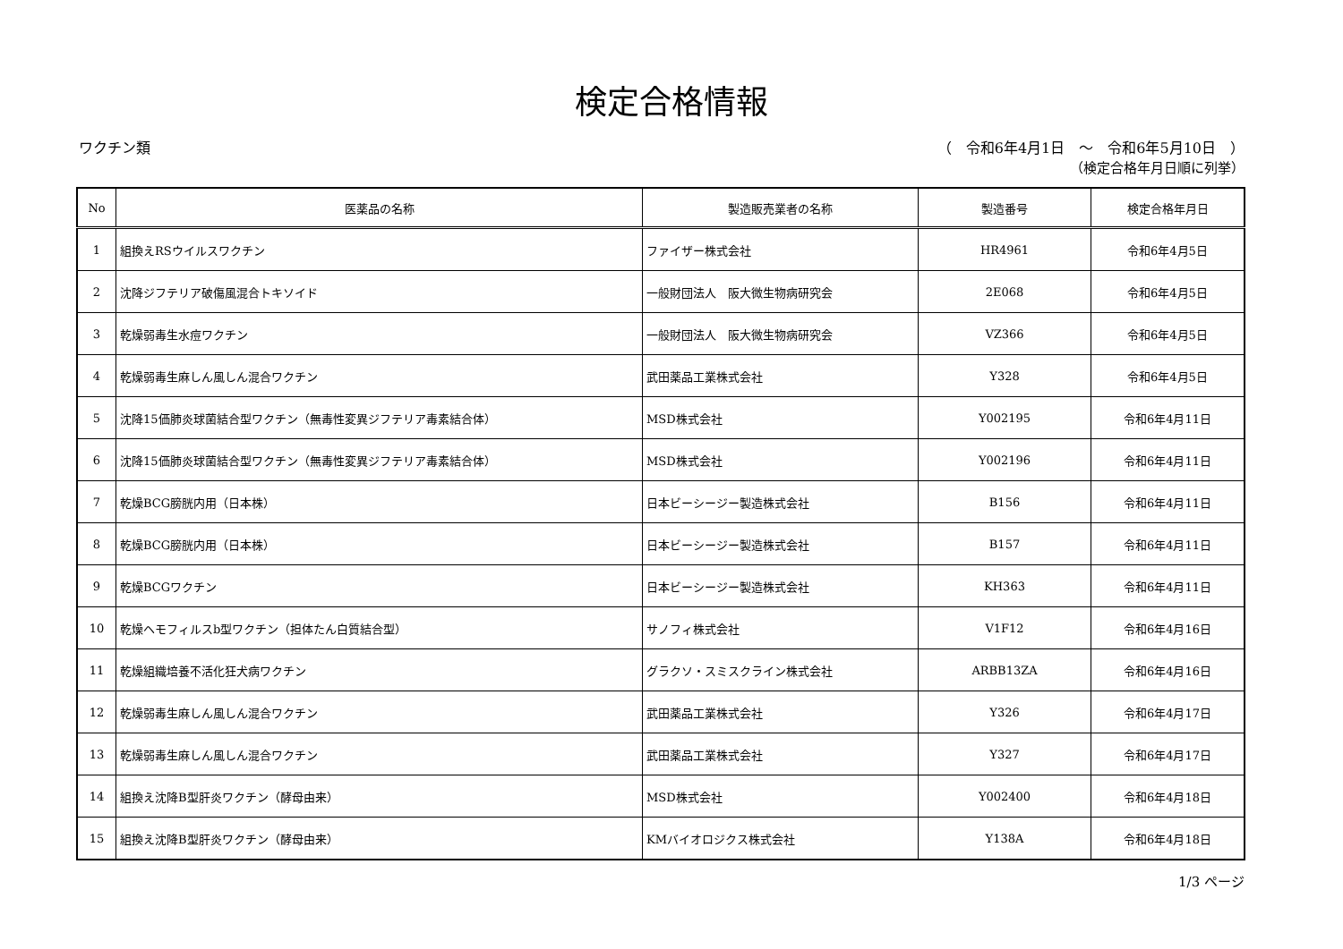検定合格情報
ワクチン類 （　令和6年4月1日　～　令和6年5月10日　）
（検定合格年月日順に列挙）
| No | 医薬品の名称 | 製造販売業者の名称 | 製造番号 | 検定合格年月日 |
| --- | --- | --- | --- | --- |
| 1 | 組換えRSウイルスワクチン | ファイザー株式会社 | HR4961 | 令和6年4月5日 |
| 2 | 沈降ジフテリア破傷風混合トキソイド | 一般財団法人 阪大微生物病研究会 | 2E068 | 令和6年4月5日 |
| 3 | 乾燥弱毒生水痘ワクチン | 一般財団法人 阪大微生物病研究会 | VZ366 | 令和6年4月5日 |
| 4 | 乾燥弱毒生麻しん風しん混合ワクチン | 武田薬品工業株式会社 | Y328 | 令和6年4月5日 |
| 5 | 沈降15価肺炎球菌結合型ワクチン（無毒性変異ジフテリア毒素結合体） | MSD株式会社 | Y002195 | 令和6年4月11日 |
| 6 | 沈降15価肺炎球菌結合型ワクチン（無毒性変異ジフテリア毒素結合体） | MSD株式会社 | Y002196 | 令和6年4月11日 |
| 7 | 乾燥BCG膀胱内用（日本株） | 日本ビーシージー製造株式会社 | B156 | 令和6年4月11日 |
| 8 | 乾燥BCG膀胱内用（日本株） | 日本ビーシージー製造株式会社 | B157 | 令和6年4月11日 |
| 9 | 乾燥BCGワクチン | 日本ビーシージー製造株式会社 | KH363 | 令和6年4月11日 |
| 10 | 乾燥ヘモフィルスb型ワクチン（担体たん白質結合型） | サノフィ株式会社 | V1F12 | 令和6年4月16日 |
| 11 | 乾燥組織培養不活化狂犬病ワクチン | グラクソ・スミスクライン株式会社 | ARBB13ZA | 令和6年4月16日 |
| 12 | 乾燥弱毒生麻しん風しん混合ワクチン | 武田薬品工業株式会社 | Y326 | 令和6年4月17日 |
| 13 | 乾燥弱毒生麻しん風しん混合ワクチン | 武田薬品工業株式会社 | Y327 | 令和6年4月17日 |
| 14 | 組換え沈降B型肝炎ワクチン（酵母由来） | MSD株式会社 | Y002400 | 令和6年4月18日 |
| 15 | 組換え沈降B型肝炎ワクチン（酵母由来） | KMバイオロジクス株式会社 | Y138A | 令和6年4月18日 |
1/3 ページ